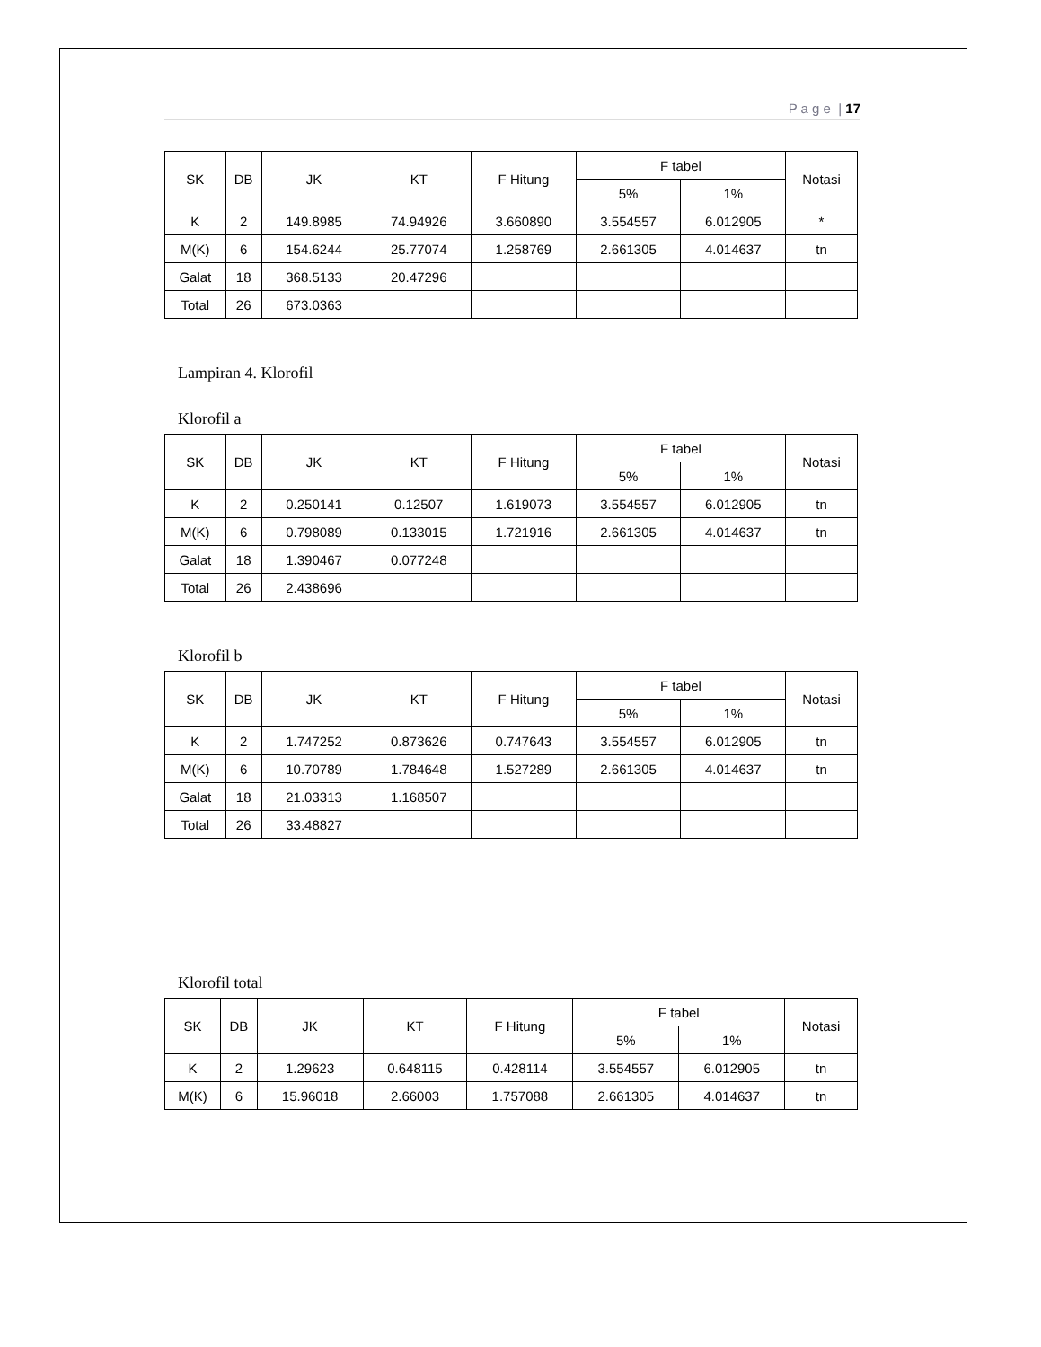P a g e | 17
| SK | DB | JK | KT | F Hitung | F tabel | | Notasi |
| --- | --- | --- | --- | --- | --- | --- | --- |
| | | | | | 5% | 1% | |
| K | 2 | 149.8985 | 74.94926 | 3.660890 | 3.554557 | 6.012905 | * |
| M(K) | 6 | 154.6244 | 25.77074 | 1.258769 | 2.661305 | 4.014637 | tn |
| Galat | 18 | 368.5133 | 20.47296 | | | | |
| Total | 26 | 673.0363 | | | | | |
Lampiran 4. Klorofil
Klorofil a
| SK | DB | JK | KT | F Hitung | F tabel | | Notasi |
| --- | --- | --- | --- | --- | --- | --- | --- |
| | | | | | 5% | 1% | |
| K | 2 | 0.250141 | 0.12507 | 1.619073 | 3.554557 | 6.012905 | tn |
| M(K) | 6 | 0.798089 | 0.133015 | 1.721916 | 2.661305 | 4.014637 | tn |
| Galat | 18 | 1.390467 | 0.077248 | | | | |
| Total | 26 | 2.438696 | | | | | |
Klorofil b
| SK | DB | JK | KT | F Hitung | F tabel | | Notasi |
| --- | --- | --- | --- | --- | --- | --- | --- |
| | | | | | 5% | 1% | |
| K | 2 | 1.747252 | 0.873626 | 0.747643 | 3.554557 | 6.012905 | tn |
| M(K) | 6 | 10.70789 | 1.784648 | 1.527289 | 2.661305 | 4.014637 | tn |
| Galat | 18 | 21.03313 | 1.168507 | | | | |
| Total | 26 | 33.48827 | | | | | |
Klorofil total
| SK | DB | JK | KT | F Hitung | F tabel | | Notasi |
| --- | --- | --- | --- | --- | --- | --- | --- |
| | | | | | 5% | 1% | |
| K | 2 | 1.29623 | 0.648115 | 0.428114 | 3.554557 | 6.012905 | tn |
| M(K) | 6 | 15.96018 | 2.66003 | 1.757088 | 2.661305 | 4.014637 | tn |